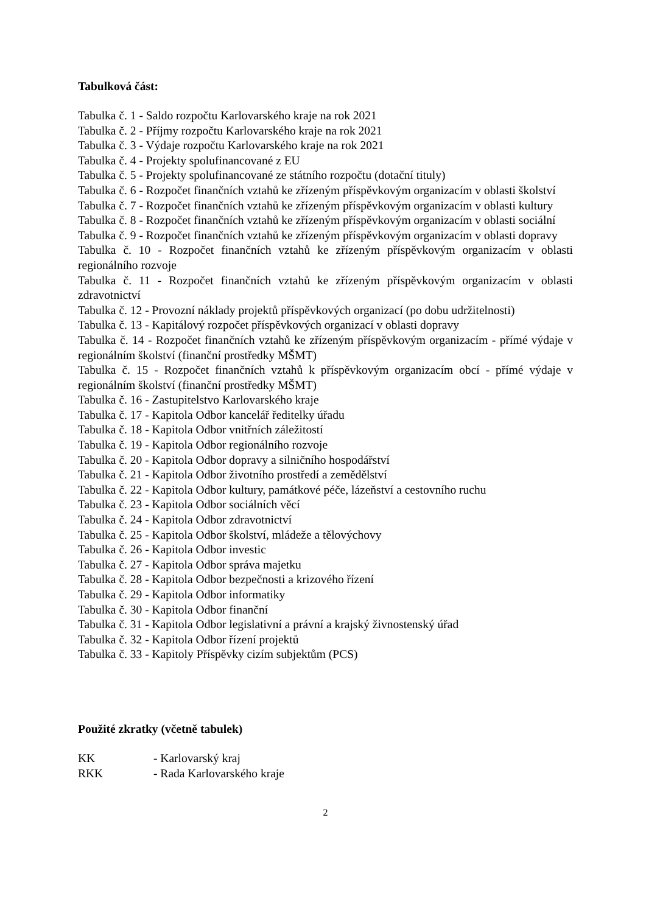Tabulková část:
Tabulka č. 1 - Saldo rozpočtu Karlovarského kraje na rok 2021
Tabulka č. 2 - Příjmy rozpočtu Karlovarského kraje na rok 2021
Tabulka č. 3 - Výdaje rozpočtu Karlovarského kraje na rok 2021
Tabulka č. 4 - Projekty spolufinancované z EU
Tabulka č. 5 - Projekty spolufinancované ze státního rozpočtu (dotační tituly)
Tabulka č. 6 - Rozpočet finančních vztahů ke zřízeným příspěvkovým organizacím v oblasti školství
Tabulka č. 7 - Rozpočet finančních vztahů ke zřízeným příspěvkovým organizacím v oblasti kultury
Tabulka č. 8 - Rozpočet finančních vztahů ke zřízeným příspěvkovým organizacím v oblasti sociální
Tabulka č. 9 - Rozpočet finančních vztahů ke zřízeným příspěvkovým organizacím v oblasti dopravy
Tabulka č. 10 - Rozpočet finančních vztahů ke zřízeným příspěvkovým organizacím v oblasti regionálního rozvoje
Tabulka č. 11 - Rozpočet finančních vztahů ke zřízeným příspěvkovým organizacím v oblasti zdravotnictví
Tabulka č. 12 - Provozní náklady projektů příspěvkových organizací (po dobu udržitelnosti)
Tabulka č. 13 - Kapitálový rozpočet příspěvkových organizací v oblasti dopravy
Tabulka č. 14 - Rozpočet finančních vztahů ke zřízeným příspěvkovým organizacím - přímé výdaje v regionálním školství (finanční prostředky MŠMT)
Tabulka č. 15 - Rozpočet finančních vztahů k příspěvkovým organizacím obcí - přímé výdaje v regionálním školství (finanční prostředky MŠMT)
Tabulka č. 16 - Zastupitelstvo Karlovarského kraje
Tabulka č. 17 - Kapitola Odbor kancelář ředitelky úřadu
Tabulka č. 18 - Kapitola Odbor vnitřních záležitostí
Tabulka č. 19 - Kapitola Odbor regionálního rozvoje
Tabulka č. 20 - Kapitola Odbor dopravy a silničního hospodářství
Tabulka č. 21 - Kapitola Odbor životního prostředí a zemědělství
Tabulka č. 22 - Kapitola Odbor kultury, památkové péče, lázeňství a cestovního ruchu
Tabulka č. 23 - Kapitola Odbor sociálních věcí
Tabulka č. 24 - Kapitola Odbor zdravotnictví
Tabulka č. 25 - Kapitola Odbor školství, mládeže a tělovýchovy
Tabulka č. 26 - Kapitola Odbor investic
Tabulka č. 27 - Kapitola Odbor správa majetku
Tabulka č. 28 - Kapitola Odbor bezpečnosti a krizového řízení
Tabulka č. 29 - Kapitola Odbor informatiky
Tabulka č. 30 - Kapitola Odbor finanční
Tabulka č. 31 - Kapitola Odbor legislativní a právní a krajský živnostenský úřad
Tabulka č. 32 - Kapitola Odbor řízení projektů
Tabulka č. 33 - Kapitoly Příspěvky cizím subjektům (PCS)
Použité zkratky (včetně tabulek)
KK - Karlovarský kraj
RKK - Rada Karlovarského kraje
2